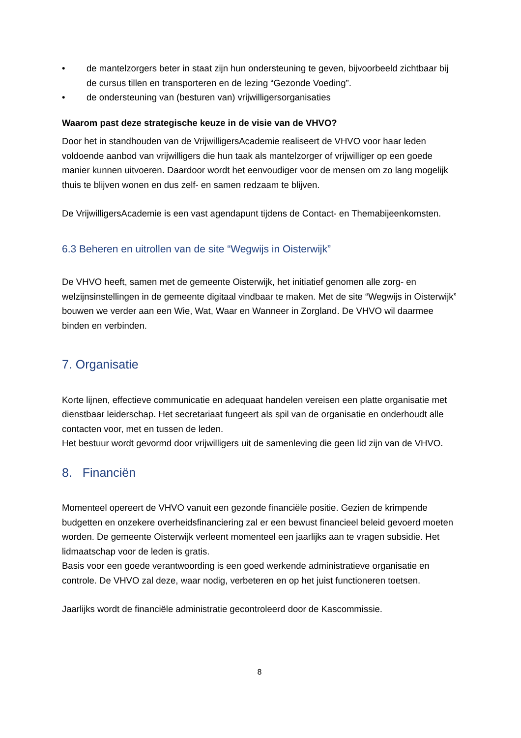• de mantelzorgers beter in staat zijn hun ondersteuning te geven, bijvoorbeeld zichtbaar bij de cursus tillen en transporteren en de lezing “Gezonde Voeding”.
• de ondersteuning van (besturen van) vrijwilligersorganisaties
Waarom past deze strategische keuze in de visie van de VHVO?
Door het in standhouden van de VrijwilligersAcademie realiseert de VHVO voor haar leden voldoende aanbod van vrijwilligers die hun taak als mantelzorger of vrijwilliger op een goede manier kunnen uitvoeren. Daardoor wordt het eenvoudiger voor de mensen om zo lang mogelijk thuis te blijven wonen en dus zelf- en samen redzaam te blijven.
De VrijwilligersAcademie is een vast agendapunt tijdens de Contact- en Themabijeenkomsten.
6.3 Beheren en uitrollen van de site “Wegwijs in Oisterwijk”
De VHVO heeft, samen met de gemeente Oisterwijk, het initiatief genomen alle zorg- en welzijnsinstellingen in de gemeente digitaal vindbaar te maken. Met de site “Wegwijs in Oisterwijk” bouwen we verder aan een Wie, Wat, Waar en Wanneer in Zorgland. De VHVO wil daarmee binden en verbinden.
7. Organisatie
Korte lijnen, effectieve communicatie en adequaat handelen vereisen een platte organisatie met dienstbaar leiderschap. Het secretariaat fungeert als spil van de organisatie en onderhoudt alle contacten voor, met en tussen de leden.
Het bestuur wordt gevormd door vrijwilligers uit de samenleving die geen lid zijn van de VHVO.
8. Financiën
Momenteel opereert de VHVO vanuit een gezonde financiële positie. Gezien de krimpende budgetten en onzekere overheidsfinanciering zal er een bewust financieel beleid gevoerd moeten worden. De gemeente Oisterwijk verleent momenteel een jaarlijks aan te vragen subsidie. Het lidmaatschap voor de leden is gratis.
Basis voor een goede verantwoording is een goed werkende administratieve organisatie en controle. De VHVO zal deze, waar nodig, verbeteren en op het juist functioneren toetsen.
Jaarlijks wordt de financiële administratie gecontroleerd door de Kascommissie.
8